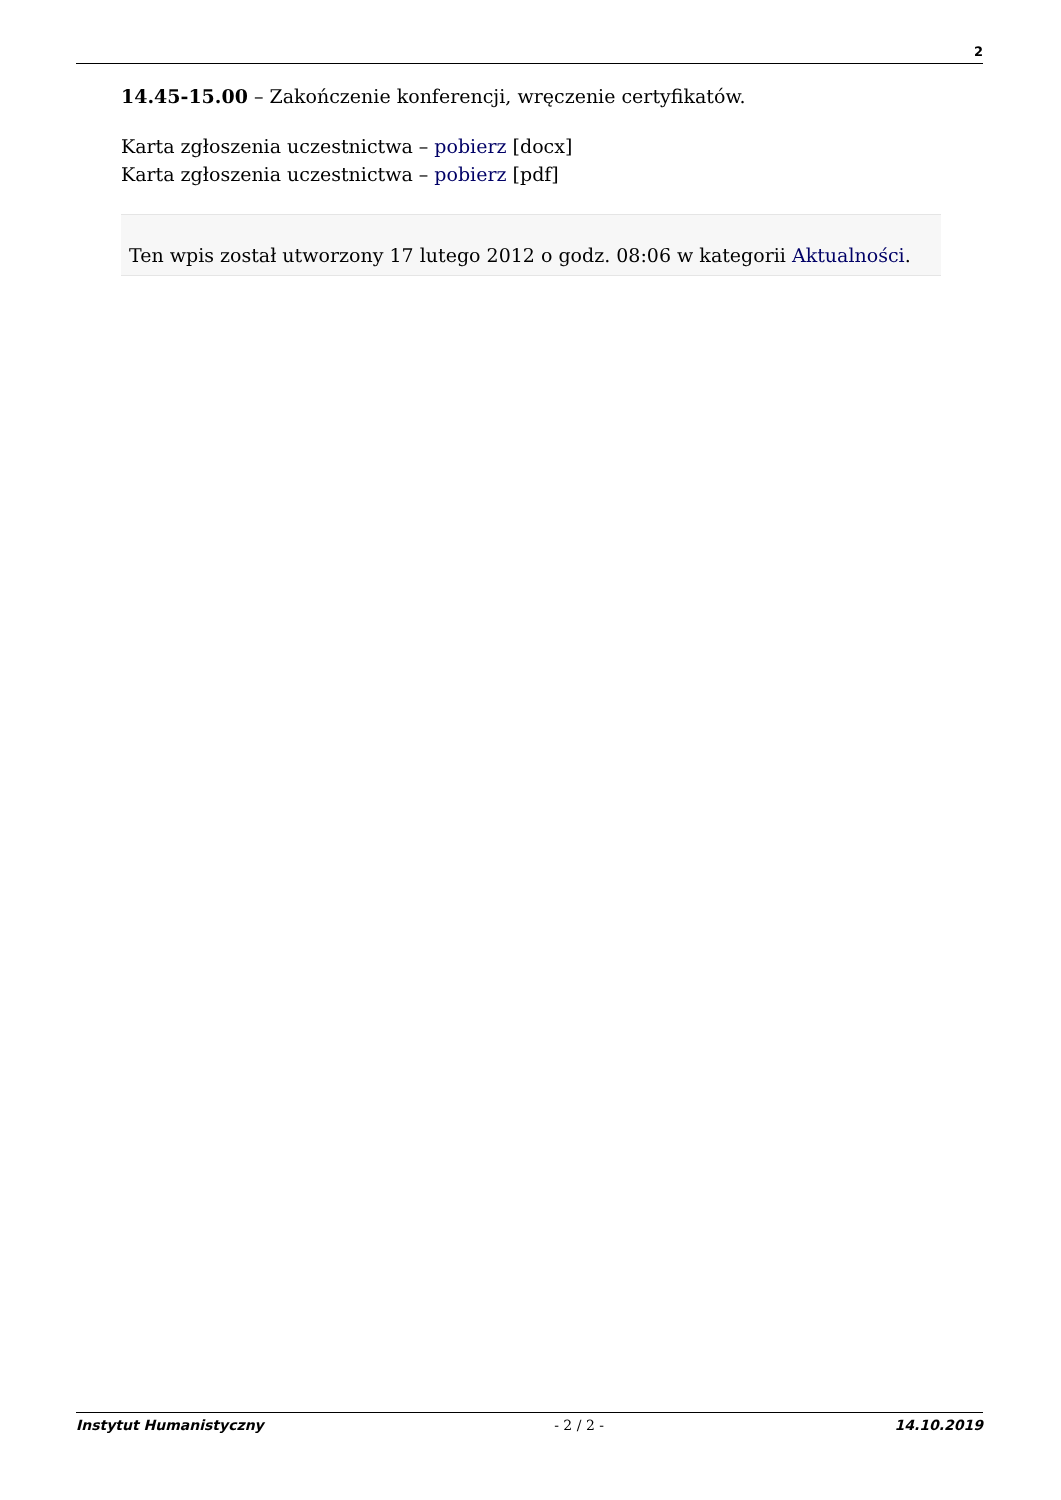2
14.45-15.00 – Zakończenie konferencji, wręczenie certyfikatów.
Karta zgłoszenia uczestnictwa – pobierz [docx]
Karta zgłoszenia uczestnictwa – pobierz [pdf]
Ten wpis został utworzony 17 lutego 2012 o godz. 08:06 w kategorii Aktualności.
Instytut Humanistyczny - 2 / 2 - 14.10.2019